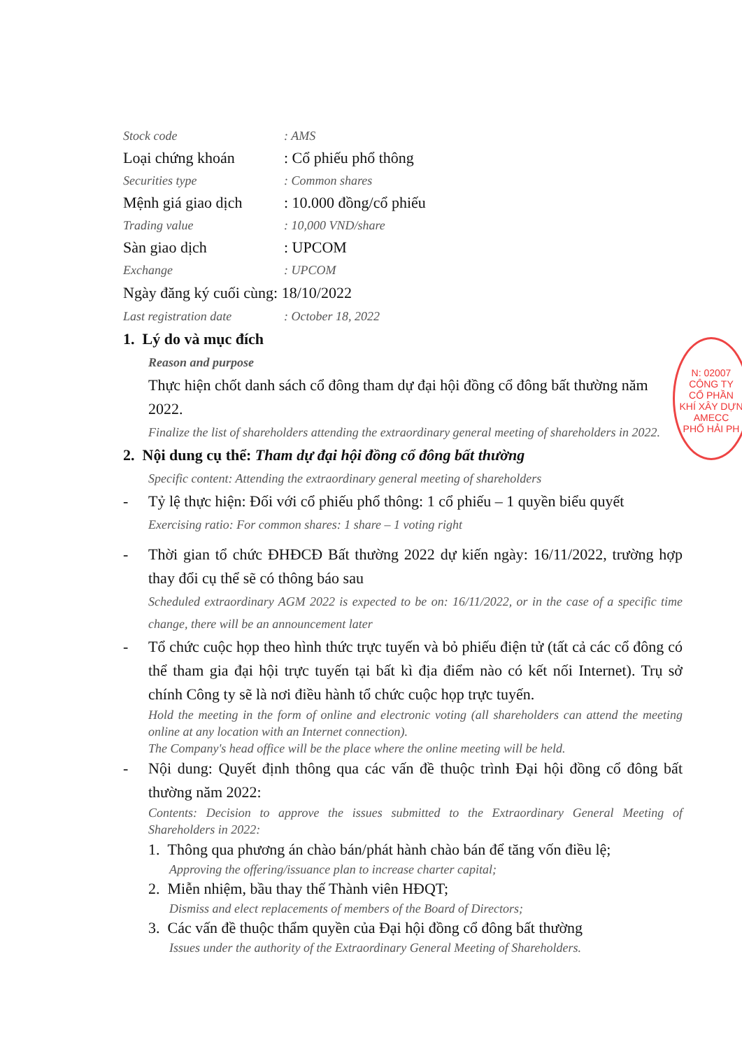Stock code: AMS
Loại chứng khoán: Cổ phiếu phổ thông
Securities type: Common shares
Mệnh giá giao dịch: 10.000 đồng/cổ phiếu
Trading value: 10,000 VND/share
Sàn giao dịch: UPCOM
Exchange: UPCOM
Ngày đăng ký cuối cùng: 18/10/2022
Last registration date: October 18, 2022
1. Lý do và mục đích
Reason and purpose
Thực hiện chốt danh sách cổ đông tham dự đại hội đồng cổ đông bất thường năm 2022.
Finalize the list of shareholders attending the extraordinary general meeting of shareholders in 2022.
2. Nội dung cụ thể: Tham dự đại hội đồng cổ đông bất thường
Specific content: Attending the extraordinary general meeting of shareholders
- Tỷ lệ thực hiện: Đối với cổ phiếu phổ thông: 1 cổ phiếu – 1 quyền biểu quyết
Exercising ratio: For common shares: 1 share – 1 voting right
- Thời gian tổ chức ĐHĐCĐ Bất thường 2022 dự kiến ngày: 16/11/2022, trường hợp thay đổi cụ thể sẽ có thông báo sau
Scheduled extraordinary AGM 2022 is expected to be on: 16/11/2022, or in the case of a specific time change, there will be an announcement later
- Tổ chức cuộc họp theo hình thức trực tuyến và bỏ phiếu điện tử (tất cả các cổ đông có thể tham gia đại hội trực tuyến tại bất kì địa điểm nào có kết nối Internet). Trụ sở chính Công ty sẽ là nơi điều hành tổ chức cuộc họp trực tuyến.
Hold the meeting in the form of online and electronic voting (all shareholders can attend the meeting online at any location with an Internet connection).
The Company's head office will be the place where the online meeting will be held.
- Nội dung: Quyết định thông qua các vấn đề thuộc trình Đại hội đồng cổ đông bất thường năm 2022:
Contents: Decision to approve the issues submitted to the Extraordinary General Meeting of Shareholders in 2022:
1. Thông qua phương án chào bán/phát hành chào bán để tăng vốn điều lệ;
Approving the offering/issuance plan to increase charter capital;
2. Miễn nhiệm, bầu thay thế Thành viên HĐQT;
Dismiss and elect replacements of members of the Board of Directors;
3. Các vấn đề thuộc thẩm quyền của Đại hội đồng cổ đông bất thường
Issues under the authority of the Extraordinary General Meeting of Shareholders.
N: 02007
CÔNG TY
CỔ PHẦN
KHÍ XÂY DỰN
AMECC
PHỐ HẢI PH